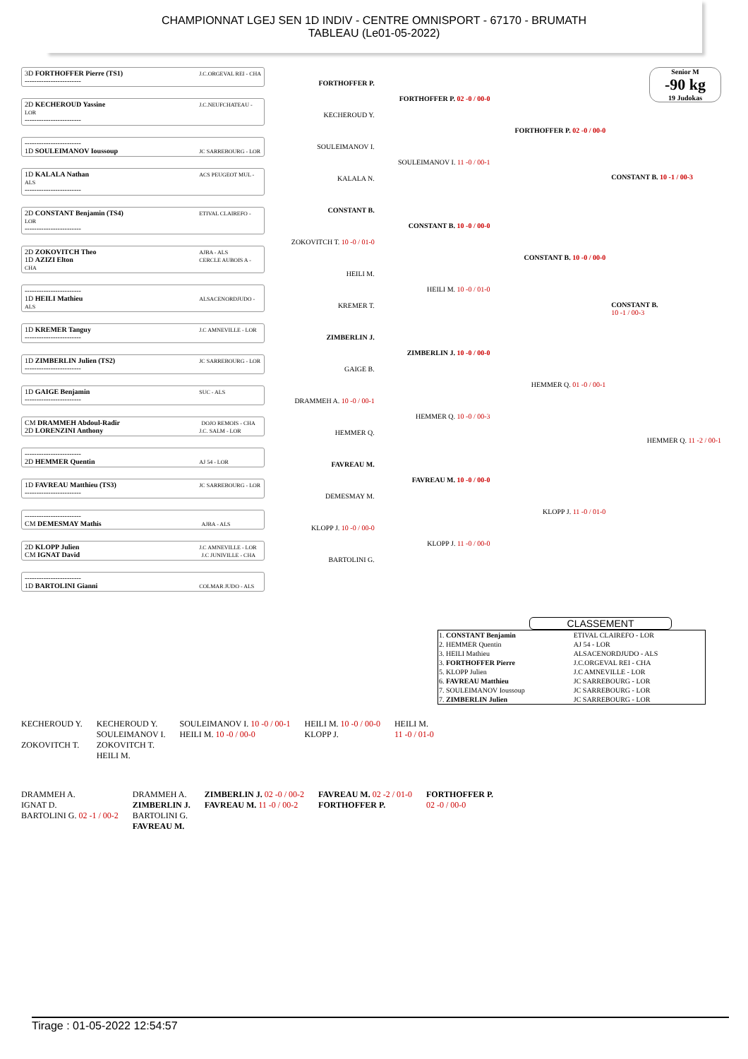CHAMPIONNAT LGEJ SEN 1D INDIV - CENTRE OMNISPORT - 67170 - BRUMATH
TABLEAU (Le01-05-2022)
3D FORTHOFFER Pierre (TS1) J.C.ORGEVAL REI - CHA
------------------------
2D KECHEROUD Yassine J.C.NEUFCHATEAU - LOR
------------------------
------------------------
1D SOULEIMANOV Ioussoup JC SARREBOURG - LOR
1D KALALA Nathan ACS PEUGEOT MUL - ALS
------------------------
2D CONSTANT Benjamin (TS4) ETIVAL CLAIREFO - LOR
------------------------
2D ZOKOVITCH Theo AJBA - ALS
1D AZIZI Elton CERCLE AUBOIS A - CHA
------------------------
1D HEILI Mathieu ALSACENORDJUDO - ALS
1D KREMER Tanguy J.C AMNEVILLE - LOR
------------------------
1D ZIMBERLIN Julien (TS2) JC SARREBOURG - LOR
------------------------
1D GAIGE Benjamin SUC - ALS
------------------------
CM DRAMMEH Abdoul-Radir DOJO REMOIS - CHA
2D LORENZINI Anthony J.C. SALM - LOR
------------------------
2D HEMMER Quentin AJ 54 - LOR
1D FAVREAU Matthieu (TS3) JC SARREBOURG - LOR
------------------------
------------------------
CM DEMESMAY Mathis AJBA - ALS
2D KLOPP Julien J.C AMNEVILLE - LOR
CM IGNAT David J.C JUNIVILLE - CHA
------------------------
1D BARTOLINI Gianni COLMAR JUDO - ALS
FORTHOFFER P.
KECHEROUD Y.
SOULEIMANOV I.
KALALA N.
CONSTANT B.
ZOKOVITCH T. 10 -0 / 01-0
HEILI M.
KREMER T.
ZIMBERLIN J.
GAIGE B.
DRAMMEH A. 10 -0 / 00-1
HEMMER Q.
FAVREAU M.
DEMESMAY M.
KLOPP J. 10 -0 / 00-0
BARTOLINI G.
FORTHOFFER P. 02 -0 / 00-0
SOULEIMANOV I. 11 -0 / 00-1
CONSTANT B. 10 -0 / 00-0
HEILI M. 10 -0 / 01-0
ZIMBERLIN J. 10 -0 / 00-0
HEMMER Q. 10 -0 / 00-3
FAVREAU M. 10 -0 / 00-0
KLOPP J. 11 -0 / 00-0
FORTHOFFER P. 02 -0 / 00-0
CONSTANT B. 10 -0 / 00-0
HEMMER Q. 01 -0 / 00-1
KLOPP J. 11 -0 / 01-0
Senior M
-90 kg
19 Judokas
CONSTANT B. 10 -1 / 00-3
CONSTANT B.
10 -1 / 00-3
HEMMER Q. 11 -2 / 00-1
CLASSEMENT
| 1. CONSTANT Benjamin | ETIVAL CLAIREFO - LOR |
| 2. HEMMER Quentin | AJ 54 - LOR |
| 3. HEILI Mathieu | ALSACENORDJUDO - ALS |
| 3. FORTHOFFER Pierre | J.C.ORGEVAL REI - CHA |
| 5. KLOPP Julien | J.C AMNEVILLE - LOR |
| 6. FAVREAU Matthieu | JC SARREBOURG - LOR |
| 7. SOULEIMANOV Ioussoup | JC SARREBOURG - LOR |
| 7. ZIMBERLIN Julien | JC SARREBOURG - LOR |
KECHEROUD Y.
ZOKOVITCH T.
KECHEROUD Y.
SOULEIMANOV I.
ZOKOVITCH T.
HEILI M.
SOULEIMANOV I. 10 -0 / 00-1
HEILI M. 10 -0 / 00-0
HEILI M. 10 -0 / 00-0
KLOPP J.
HEILI M.
11 -0 / 01-0
DRAMMEH A.
IGNAT D.
BARTOLINI G. 02 -1 / 00-2
DRAMMEH A.
ZIMBERLIN J.
BARTOLINI G.
FAVREAU M.
ZIMBERLIN J. 02 -0 / 00-2
FAVREAU M. 11 -0 / 00-2
FAVREAU M. 02 -2 / 01-0
FORTHOFFER P.
FORTHOFFER P.
02 -0 / 00-0
Tirage : 01-05-2022 12:54:57